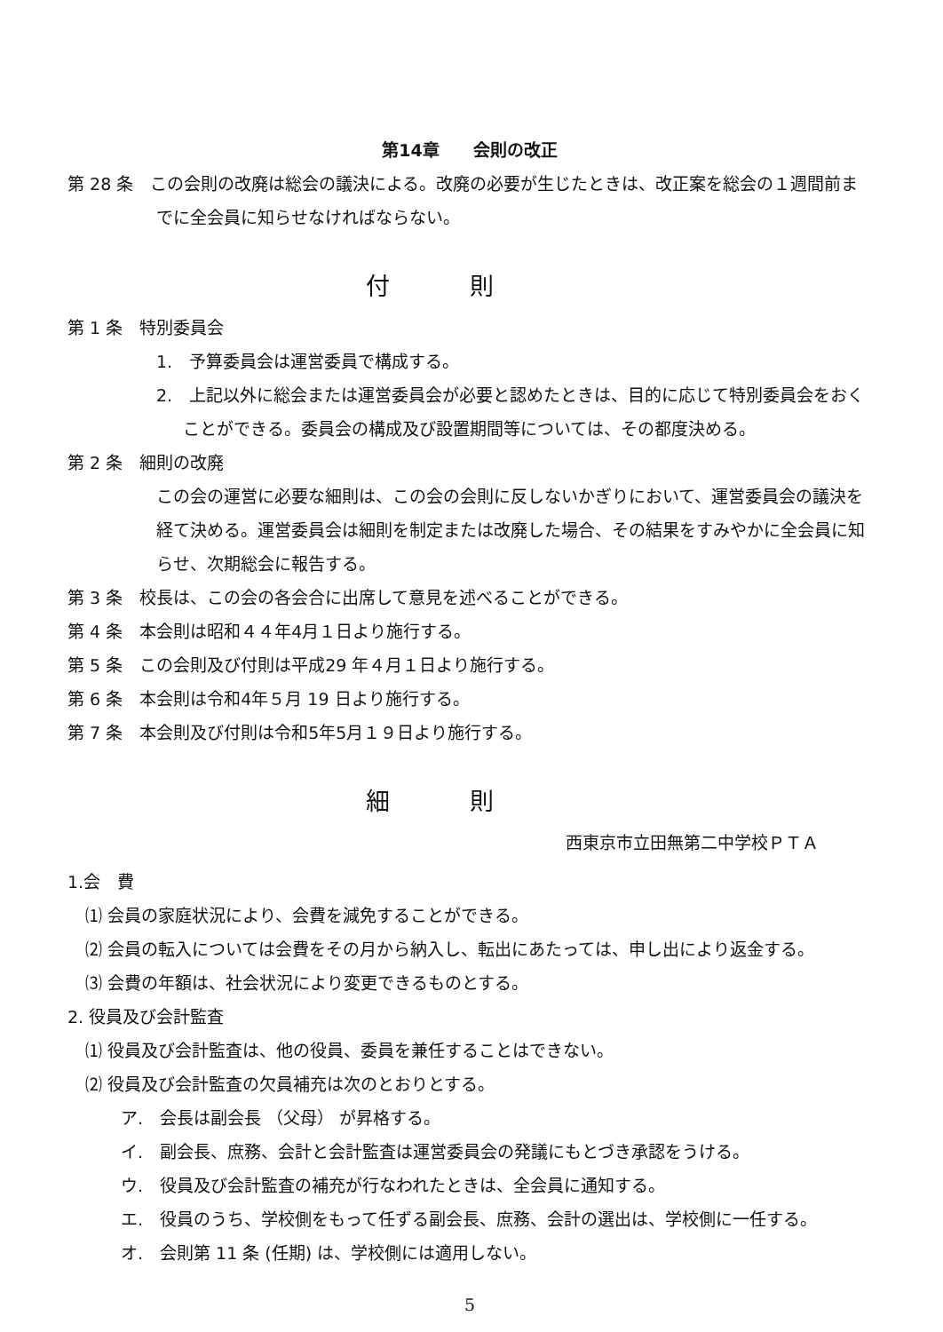第14章　　会則の改正
第 28 条　この会則の改廃は総会の議決による。改廃の必要が生じたときは、改正案を総会の１週間前までに全会員に知らせなければならない。
付則
第 1 条　特別委員会
1.　予算委員会は運営委員で構成する。
2.　上記以外に総会または運営委員会が必要と認めたときは、目的に応じて特別委員会をおくことができる。委員会の構成及び設置期間等については、その都度決める。
第 2 条　細則の改廃
この会の運営に必要な細則は、この会の会則に反しないかぎりにおいて、運営委員会の議決を経て決める。運営委員会は細則を制定または改廃した場合、その結果をすみやかに全会員に知らせ、次期総会に報告する。
第 3 条　校長は、この会の各会合に出席して意見を述べることができる。
第 4 条　本会則は昭和４４年4月１日より施行する。
第 5 条　この会則及び付則は平成29 年４月１日より施行する。
第 6 条　本会則は令和4年５月 19 日より施行する。
第 7 条　本会則及び付則は令和5年5月１９日より施行する。
細則
西東京市立田無第二中学校ＰＴＡ
1.会　費
⑴ 会員の家庭状況により、会費を減免することができる。
⑵ 会員の転入については会費をその月から納入し、転出にあたっては、申し出により返金する。
⑶ 会費の年額は、社会状況により変更できるものとする。
2. 役員及び会計監査
⑴ 役員及び会計監査は、他の役員、委員を兼任することはできない。
⑵ 役員及び会計監査の欠員補充は次のとおりとする。
ア.　会長は副会長 （父母） が昇格する。
イ.　副会長、庶務、会計と会計監査は運営委員会の発議にもとづき承認をうける。
ウ.　役員及び会計監査の補充が行なわれたときは、全会員に通知する。
エ.　役員のうち、学校側をもって任ずる副会長、庶務、会計の選出は、学校側に一任する。
オ.　会則第 11 条 (任期) は、学校側には適用しない。
5